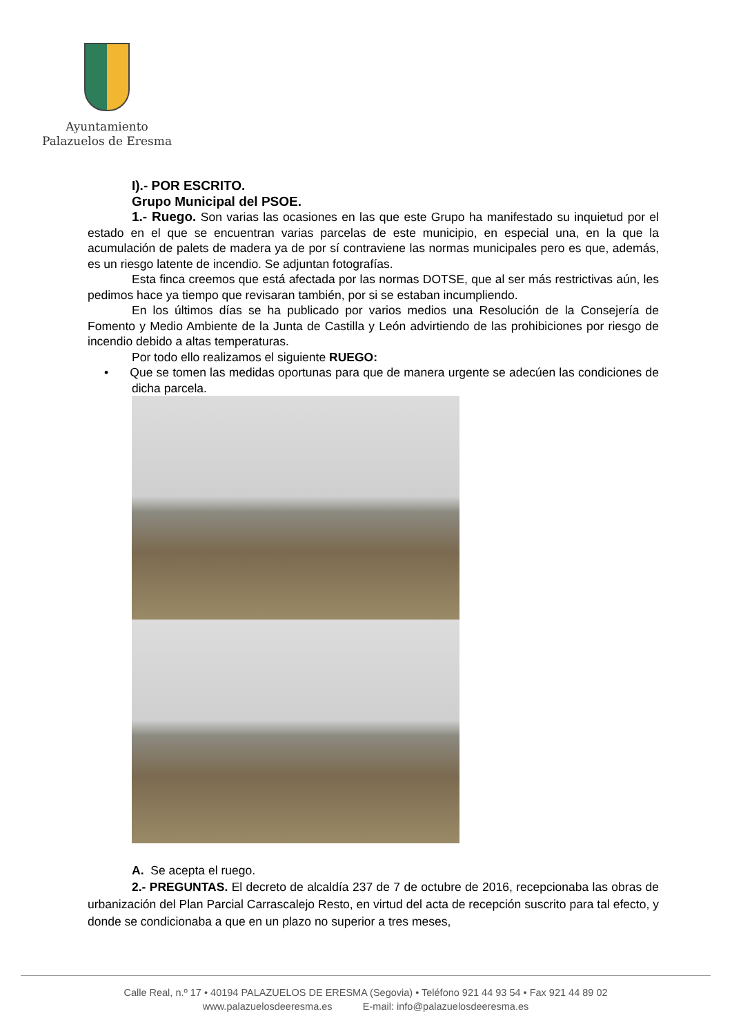Ayuntamiento
Palazuelos de Eresma
I).- POR ESCRITO.
Grupo Municipal del PSOE.
1.- Ruego. Son varias las ocasiones en las que este Grupo ha manifestado su inquietud por el estado en el que se encuentran varias parcelas de este municipio, en especial una, en la que la acumulación de palets de madera ya de por sí contraviene las normas municipales pero es que, además, es un riesgo latente de incendio. Se adjuntan fotografías.
Esta finca creemos que está afectada por las normas DOTSE, que al ser más restrictivas aún, les pedimos hace ya tiempo que revisaran también, por si se estaban incumpliendo.
En los últimos días se ha publicado por varios medios una Resolución de la Consejería de Fomento y Medio Ambiente de la Junta de Castilla y León advirtiendo de las prohibiciones por riesgo de incendio debido a altas temperaturas.
Por todo ello realizamos el siguiente RUEGO:
• Que se tomen las medidas oportunas para que de manera urgente se adecúen las condiciones de dicha parcela.
A. Se acepta el ruego.
2.- PREGUNTAS. El decreto de alcaldía 237 de 7 de octubre de 2016, recepcionaba las obras de urbanización del Plan Parcial Carrascalejo Resto, en virtud del acta de recepción suscrito para tal efecto, y donde se condicionaba a que en un plazo no superior a tres meses,
Calle Real, n.º 17 • 40194 PALAZUELOS DE ERESMA (Segovia) • Teléfono 921 44 93 54 • Fax 921 44 89 02
www.palazuelosdeeresma.es E-mail: info@palazuelosdeeresma.es